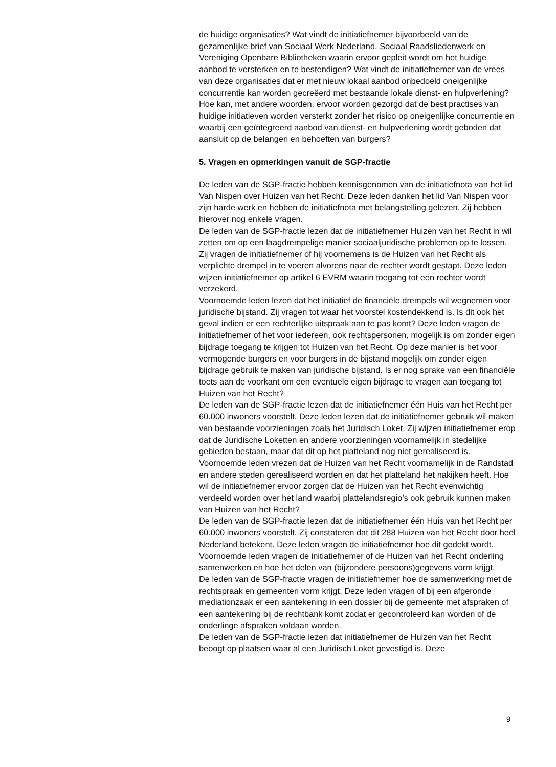de huidige organisaties? Wat vindt de initiatiefnemer bijvoorbeeld van de gezamenlijke brief van Sociaal Werk Nederland, Sociaal Raadsliedenwerk en Vereniging Openbare Bibliotheken waarin ervoor gepleit wordt om het huidige aanbod te versterken en te bestendigen? Wat vindt de initiatief­nemer van de vrees van deze organisaties dat er met nieuw lokaal aanbod onbedoeld oneigenlijke concurrentie kan worden gecreëerd met bestaande lokale dienst- en hulpverlening? Hoe kan, met andere woorden, ervoor worden gezorgd dat de best practises van huidige initiatieven worden versterkt zonder het risico op oneigenlijke concurrentie en waarbij een geïntegreerd aanbod van dienst- en hulpverlening wordt geboden dat aansluit op de belangen en behoeften van burgers?
5. Vragen en opmerkingen vanuit de SGP-fractie
De leden van de SGP-fractie hebben kennisgenomen van de initiatiefnota van het lid Van Nispen over Huizen van het Recht. Deze leden danken het lid Van Nispen voor zijn harde werk en hebben de initiatiefnota met belangstelling gelezen. Zij hebben hierover nog enkele vragen.
De leden van de SGP-fractie lezen dat de initiatiefnemer Huizen van het Recht in wil zetten om op een laagdrempelige manier sociaaljuridische problemen op te lossen. Zij vragen de initiatiefnemer of hij voornemens is de Huizen van het Recht als verplichte drempel in te voeren alvorens naar de rechter wordt gestapt. Deze leden wijzen initiatiefnemer op artikel 6 EVRM waarin toegang tot een rechter wordt verzekerd.
Voornoemde leden lezen dat het initiatief de financiële drempels wil wegnemen voor juridische bijstand. Zij vragen tot waar het voorstel kostendekkend is. Is dit ook het geval indien er een rechterlijke uitspraak aan te pas komt? Deze leden vragen de initiatiefnemer of het voor iedereen, ook rechtspersonen, mogelijk is om zonder eigen bijdrage toegang te krijgen tot Huizen van het Recht. Op deze manier is het voor vermogende burgers en voor burgers in de bijstand mogelijk om zonder eigen bijdrage gebruik te maken van juridische bijstand. Is er nog sprake van een financiële toets aan de voorkant om een eventuele eigen bijdrage te vragen aan toegang tot Huizen van het Recht?
De leden van de SGP-fractie lezen dat de initiatiefnemer één Huis van het Recht per 60.000 inwoners voorstelt. Deze leden lezen dat de initiatief­nemer gebruik wil maken van bestaande voorzieningen zoals het Juridisch Loket. Zij wijzen initiatiefnemer erop dat de Juridische Loketten en andere voorzieningen voornamelijk in stedelijke gebieden bestaan, maar dat dit op het platteland nog niet gerealiseerd is. Voornoemde leden vrezen dat de Huizen van het Recht voornamelijk in de Randstad en andere steden gerealiseerd worden en dat het platteland het nakijken heeft. Hoe wil de initiatiefnemer ervoor zorgen dat de Huizen van het Recht evenwichtig verdeeld worden over het land waarbij plattelandsre­gio’s ook gebruik kunnen maken van Huizen van het Recht?
De leden van de SGP-fractie lezen dat de initiatiefnemer één Huis van het Recht per 60.000 inwoners voorstelt. Zij constateren dat dit 288 Huizen van het Recht door heel Nederland betekent. Deze leden vragen de initiatiefnemer hoe dit gedekt wordt. Voornoemde leden vragen de initiatiefnemer of de Huizen van het Recht onderling samenwerken en hoe het delen van (bijzondere persoons)gegevens vorm krijgt.
De leden van de SGP-fractie vragen de initiatiefnemer hoe de samen­werking met de rechtspraak en gemeenten vorm krijgt. Deze leden vragen of bij een afgeronde mediationzaak er een aantekening in een dossier bij de gemeente met afspraken of een aantekening bij de rechtbank komt zodat er gecontroleerd kan worden of de onderlinge afspraken voldaan worden.
De leden van de SGP-fractie lezen dat initiatiefnemer de Huizen van het Recht beoogt op plaatsen waar al een Juridisch Loket gevestigd is. Deze
9